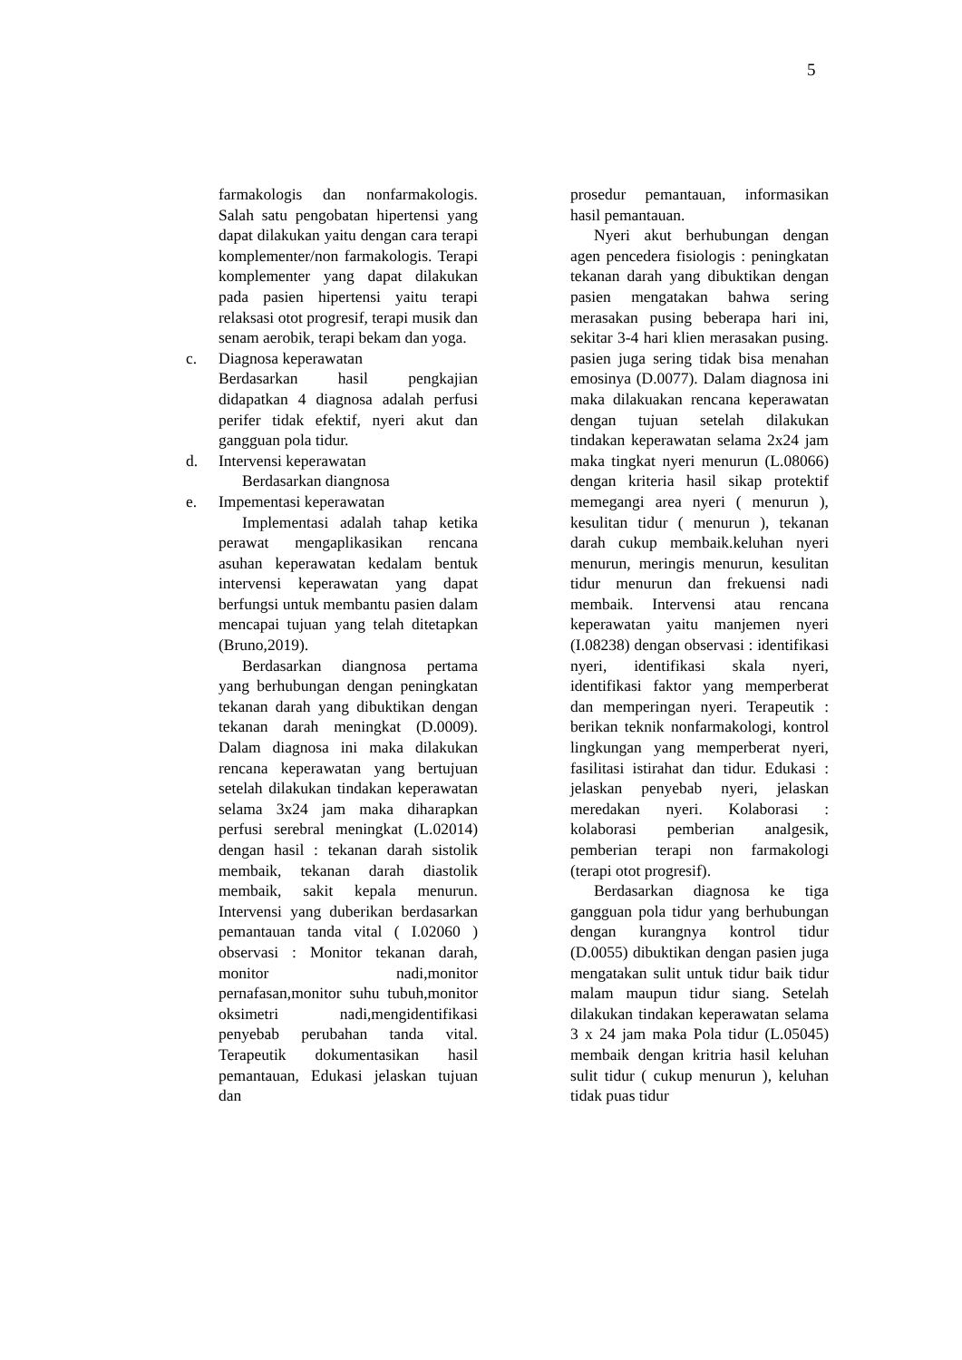5
farmakologis dan nonfarmakologis. Salah satu pengobatan hipertensi yang dapat dilakukan yaitu dengan cara terapi komplementer/non farmakologis. Terapi komplementer yang dapat dilakukan pada pasien hipertensi yaitu terapi relaksasi otot progresif, terapi musik dan senam aerobik, terapi bekam dan yoga.
c. Diagnosa keperawatan
Berdasarkan hasil pengkajian didapatkan 4 diagnosa adalah perfusi perifer tidak efektif, nyeri akut dan gangguan pola tidur.
d. Intervensi keperawatan
Berdasarkan diangnosa
e. Impementasi keperawatan
Implementasi adalah tahap ketika perawat mengaplikasikan rencana asuhan keperawatan kedalam bentuk intervensi keperawatan yang dapat berfungsi untuk membantu pasien dalam mencapai tujuan yang telah ditetapkan (Bruno,2019).
Berdasarkan diangnosa pertama yang berhubungan dengan peningkatan tekanan darah yang dibuktikan dengan tekanan darah meningkat (D.0009). Dalam diagnosa ini maka dilakukan rencana keperawatan yang bertujuan setelah dilakukan tindakan keperawatan selama 3x24 jam maka diharapkan perfusi serebral meningkat (L.02014) dengan hasil : tekanan darah sistolik membaik, tekanan darah diastolik membaik, sakit kepala menurun. Intervensi yang duberikan berdasarkan pemantauan tanda vital ( I.02060 ) observasi : Monitor tekanan darah, monitor nadi,monitor pernafasan,monitor suhu tubuh,monitor oksimetri nadi,mengidentifikasi penyebab perubahan tanda vital. Terapeutik dokumentasikan hasil pemantauan, Edukasi jelaskan tujuan dan
prosedur pemantauan, informasikan hasil pemantauan.
Nyeri akut berhubungan dengan agen pencedera fisiologis : peningkatan tekanan darah yang dibuktikan dengan pasien mengatakan bahwa sering merasakan pusing beberapa hari ini, sekitar 3-4 hari klien merasakan pusing. pasien juga sering tidak bisa menahan emosinya (D.0077). Dalam diagnosa ini maka dilakuakan rencana keperawatan dengan tujuan setelah dilakukan tindakan keperawatan selama 2x24 jam maka tingkat nyeri menurun (L.08066) dengan kriteria hasil sikap protektif memegangi area nyeri ( menurun ), kesulitan tidur ( menurun ), tekanan darah cukup membaik.keluhan nyeri menurun, meringis menurun, kesulitan tidur menurun dan frekuensi nadi membaik. Intervensi atau rencana keperawatan yaitu manjemen nyeri (I.08238) dengan observasi : identifikasi nyeri, identifikasi skala nyeri, identifikasi faktor yang memperberat dan memperingan nyeri. Terapeutik : berikan teknik nonfarmakologi, kontrol lingkungan yang memperberat nyeri, fasilitasi istirahat dan tidur. Edukasi : jelaskan penyebab nyeri, jelaskan meredakan nyeri. Kolaborasi : kolaborasi pemberian analgesik, pemberian terapi non farmakologi (terapi otot progresif).
Berdasarkan diagnosa ke tiga gangguan pola tidur yang berhubungan dengan kurangnya kontrol tidur (D.0055) dibuktikan dengan pasien juga mengatakan sulit untuk tidur baik tidur malam maupun tidur siang. Setelah dilakukan tindakan keperawatan selama 3 x 24 jam maka Pola tidur (L.05045) membaik dengan kritria hasil keluhan sulit tidur ( cukup menurun ), keluhan tidak puas tidur